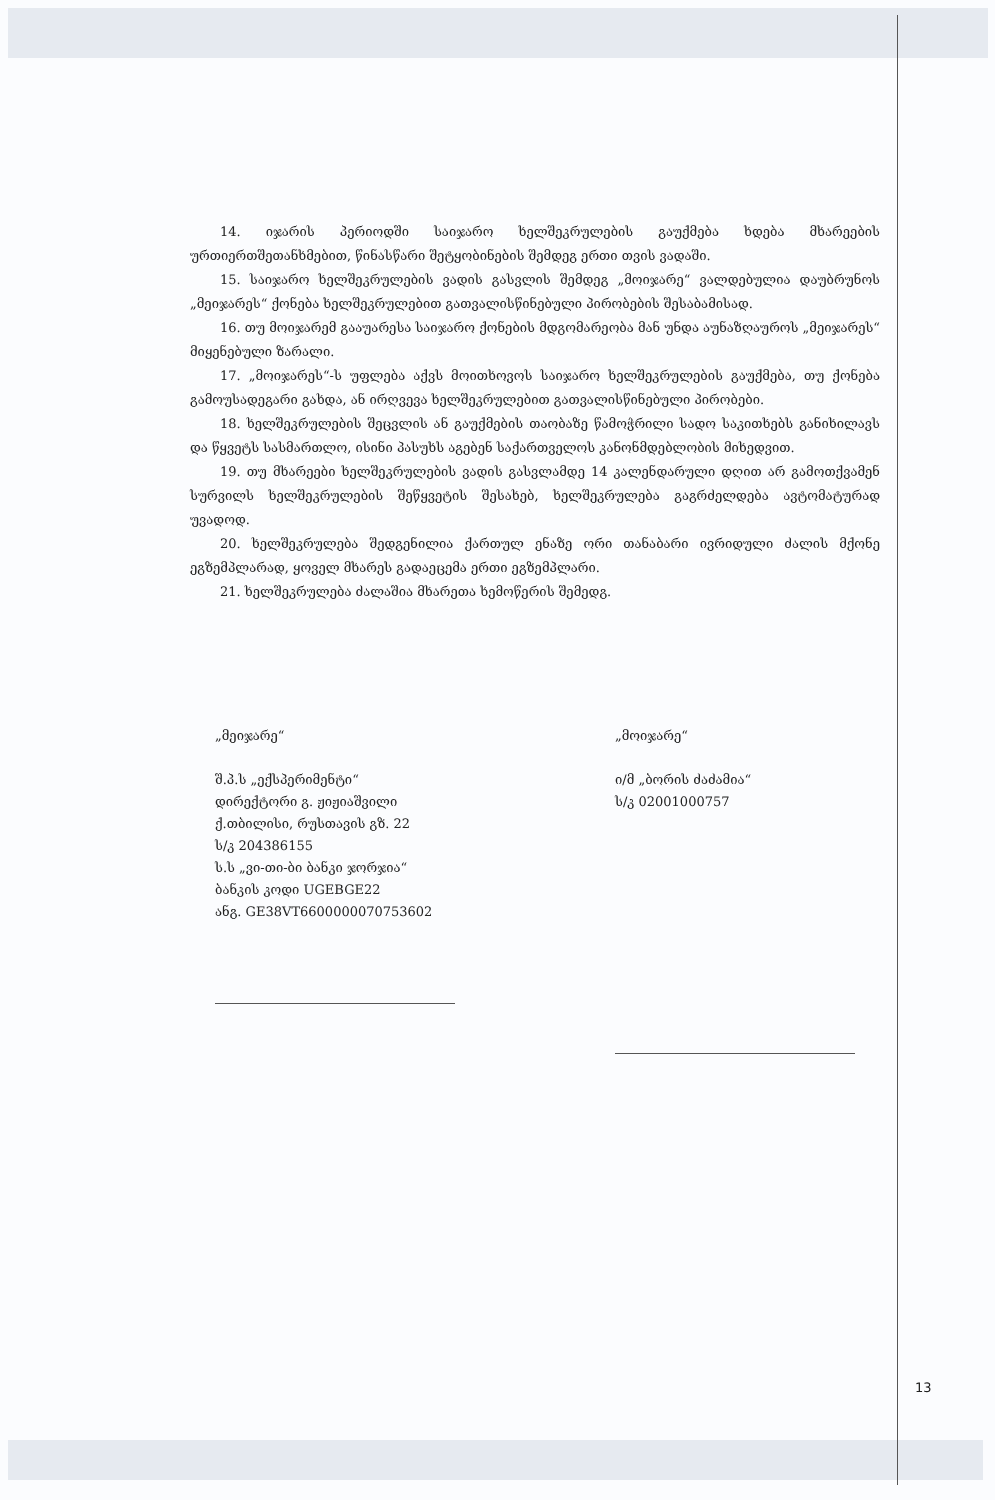14. იჯარის პერიოდში საიჯარო ხელშეკრულების გაუქმება ხდება მხარეების ურთიერთშეთანხმებით, წინასწარი შეტყობინების შემდეგ ერთი თვის ვადაში.
15. საიჯარო ხელშეკრულების ვადის გასვლის შემდეგ „მოიჯარე“ ვალდებულია დაუბრუნოს „მეიჯარეს“ ქონება ხელშეკრულებით გათვალისწინებული პირობების შესაბამისად.
16. თუ მოიჯარემ გააუარესა საიჯარო ქონების მდგომარეობა მან უნდა აუნაზღაუროს „მეიჯარეს“ მიყენებული ზარალი.
17. „მოიჯარეს“-ს უფლება აქვს მოითხოვოს საიჯარო ხელშეკრულების გაუქმება, თუ ქონება გამოუსადეგარი გახდა, ან ირღვევა ხელშეკრულებით გათვალისწინებული პირობები.
18. ხელშეკრულების შეცვლის ან გაუქმების თაობაზე წამოჭრილი სადო საკითხებს განიხილავს და წყვეტს სასმართლო, ისინი პასუხს აგებენ საქართველოს კანონმდებლობის მიხედვით.
19. თუ მხარეები ხელშეკრულების ვადის გასვლამდე 14 კალენდარული დღით არ გამოთქვამენ სურვილს ხელშეკრულების შეწყვეტის შესახებ, ხელშეკრულება გაგრძელდება ავტომატურად უვადოდ.
20. ხელშეკრულება შედგენილია ქართულ ენაზე ორი თანაბარი ივრიდული ძალის მქონე ეგზემპლარად, ყოველ მხარეს გადაეცემა ერთი ეგზემპლარი.
21. ხელშეკრულება ძალაშია მხარეთა ხემოწერის შემედგ.
„მეიჯარე“
შ.პ.ს „ექსპერიმენტი“
დირექტორი გ. ჟიჟიაშვილი
ქ.თბილისი, რუსთავის გზ. 22
ს/კ 204386155
ს.ს „ვი-თი-ბი ბანკი ჯორჯია“
ბანკის კოდი UGEBGE22
ანგ. GE38VT6600000070753602
„მოიჯარე“
ი/მ „ბორის ძაძამია“
ს/კ 02001000757
13